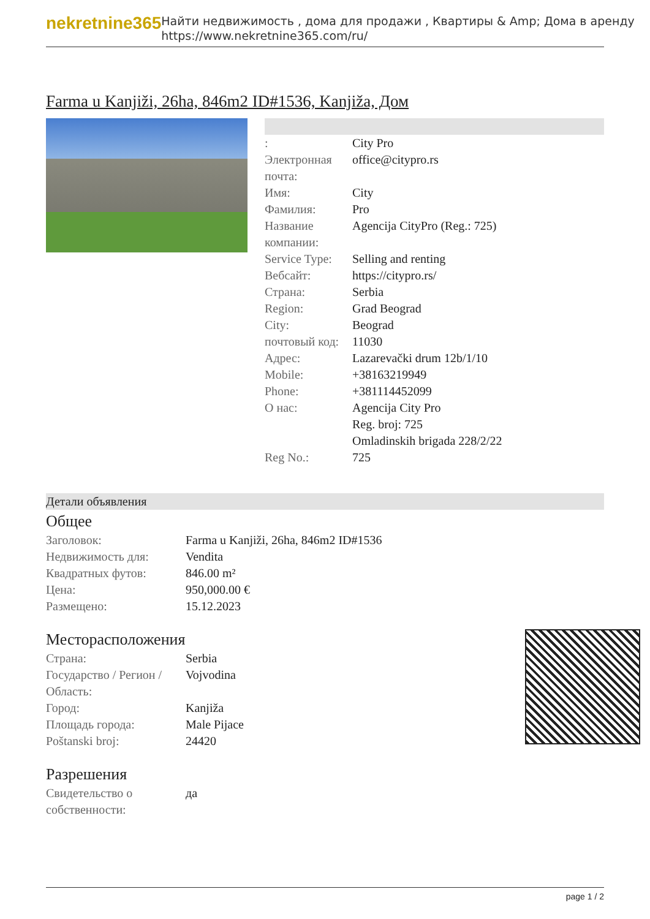nekretnine365
Найти недвижимость , дома для продажи , Квартиры & Amp; Дома в аренду
https://www.nekretnine365.com/ru/
Farma u Kanjiži, 26ha, 846m2 ID#1536, Kanjiža, Дом
| : | City Pro |
| Электронная почта: | office@citypro.rs |
| Имя: | City |
| Фамилия: | Pro |
| Название компании: | Agencija CityPro (Reg.: 725) |
| Service Type: | Selling and renting |
| Вебсайт: | https://citypro.rs/ |
| Страна: | Serbia |
| Region: | Grad Beograd |
| City: | Beograd |
| почтовый код: | 11030 |
| Адрес: | Lazarevački drum 12b/1/10 |
| Mobile: | +38163219949 |
| Phone: | +381114452099 |
| О нас: | Agencija City Pro Reg. broj: 725 Omladinskih brigada 228/2/22 |
| Reg No.: | 725 |
Детали объявления
Общее
| Заголовок: | Farma u Kanjiži, 26ha, 846m2 ID#1536 |
| Недвижимость для: | Vendita |
| Квадратных футов: | 846.00 m² |
| Цена: | 950,000.00 € |
| Размещено: | 15.12.2023 |
Месторасположения
| Страна: | Serbia |
| Государство / Регион / Область: | Vojvodina |
| Город: | Kanjiža |
| Площадь города: | Male Pijace |
| Poštanski broj: | 24420 |
Разрешения
| Свидетельство о собственности: | да |
page 1 / 2